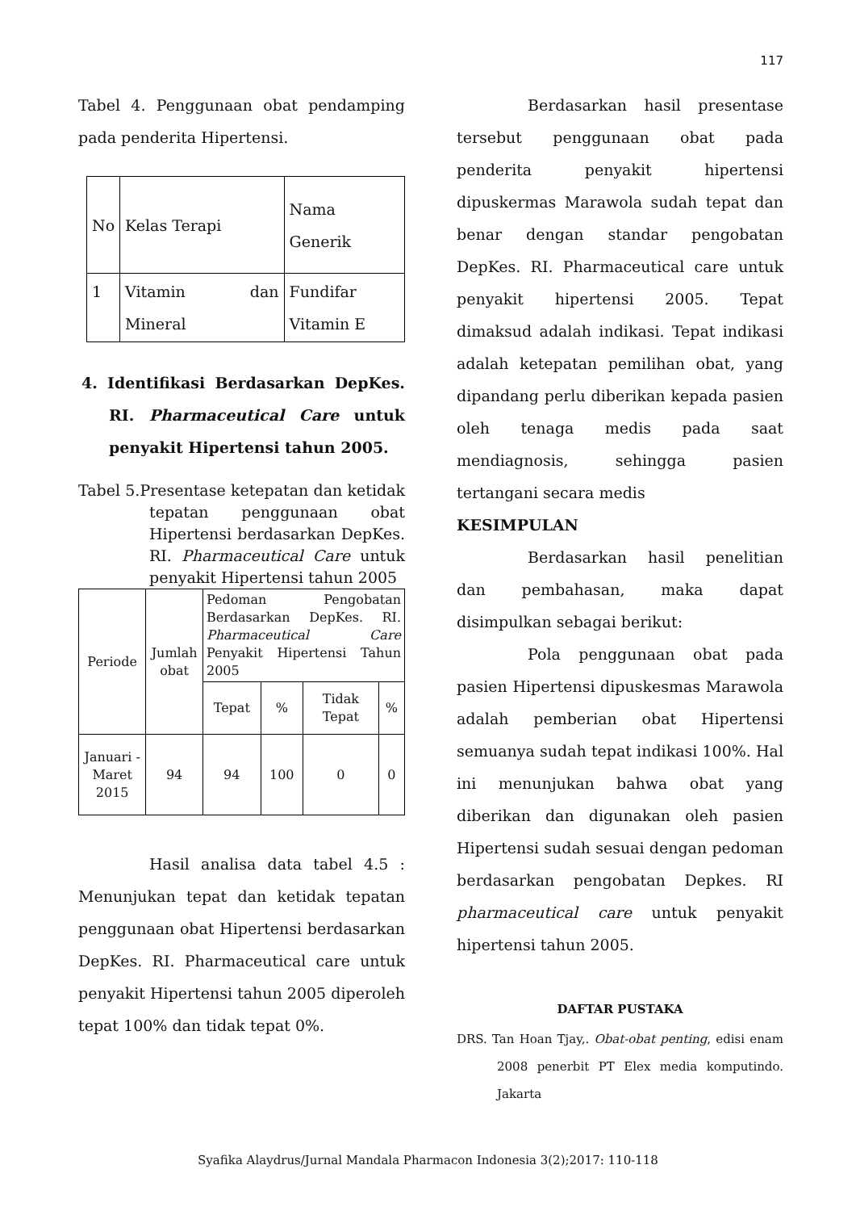117
Tabel 4. Penggunaan obat pendamping pada penderita Hipertensi.
| No | Kelas Terapi | Nama Generik |
| --- | --- | --- |
| 1 | Vitamin dan Mineral | Fundifar Vitamin E |
4. Identifikasi Berdasarkan DepKes. RI. Pharmaceutical Care untuk penyakit Hipertensi tahun 2005.
Tabel 5.Presentase ketepatan dan ketidak tepatan penggunaan obat Hipertensi berdasarkan DepKes. RI. Pharmaceutical Care untuk penyakit Hipertensi tahun 2005
| Periode | Jumlah obat | Pedoman Pengobatan Berdasarkan DepKes. RI. Pharmaceutical Care Penyakit Hipertensi Tahun 2005 | | | |
| --- | --- | --- | --- | --- | --- |
| | | Tepat | % | Tidak Tepat | % |
| Januari - Maret 2015 | 94 | 94 | 100 | 0 | 0 |
Hasil analisa data tabel 4.5 : Menunjukan tepat dan ketidak tepatan penggunaan obat Hipertensi berdasarkan DepKes. RI. Pharmaceutical care untuk penyakit Hipertensi tahun 2005 diperoleh tepat 100% dan tidak tepat 0%.
Berdasarkan hasil presentase tersebut penggunaan obat pada penderita penyakit hipertensi dipuskermas Marawola sudah tepat dan benar dengan standar pengobatan DepKes. RI. Pharmaceutical care untuk penyakit hipertensi 2005. Tepat dimaksud adalah indikasi. Tepat indikasi adalah ketepatan pemilihan obat, yang dipandang perlu diberikan kepada pasien oleh tenaga medis pada saat mendiagnosis, sehingga pasien tertangani secara medis
KESIMPULAN
Berdasarkan hasil penelitian dan pembahasan, maka dapat disimpulkan sebagai berikut:
Pola penggunaan obat pada pasien Hipertensi dipuskesmas Marawola adalah pemberian obat Hipertensi semuanya sudah tepat indikasi 100%. Hal ini menunjukan bahwa obat yang diberikan dan digunakan oleh pasien Hipertensi sudah sesuai dengan pedoman berdasarkan pengobatan Depkes. RI pharmaceutical care untuk penyakit hipertensi tahun 2005.
DAFTAR PUSTAKA
DRS. Tan Hoan Tjay,. Obat-obat penting, edisi enam 2008 penerbit PT Elex media komputindo. Jakarta
Syafika Alaydrus/Jurnal Mandala Pharmacon Indonesia 3(2);2017: 110-118